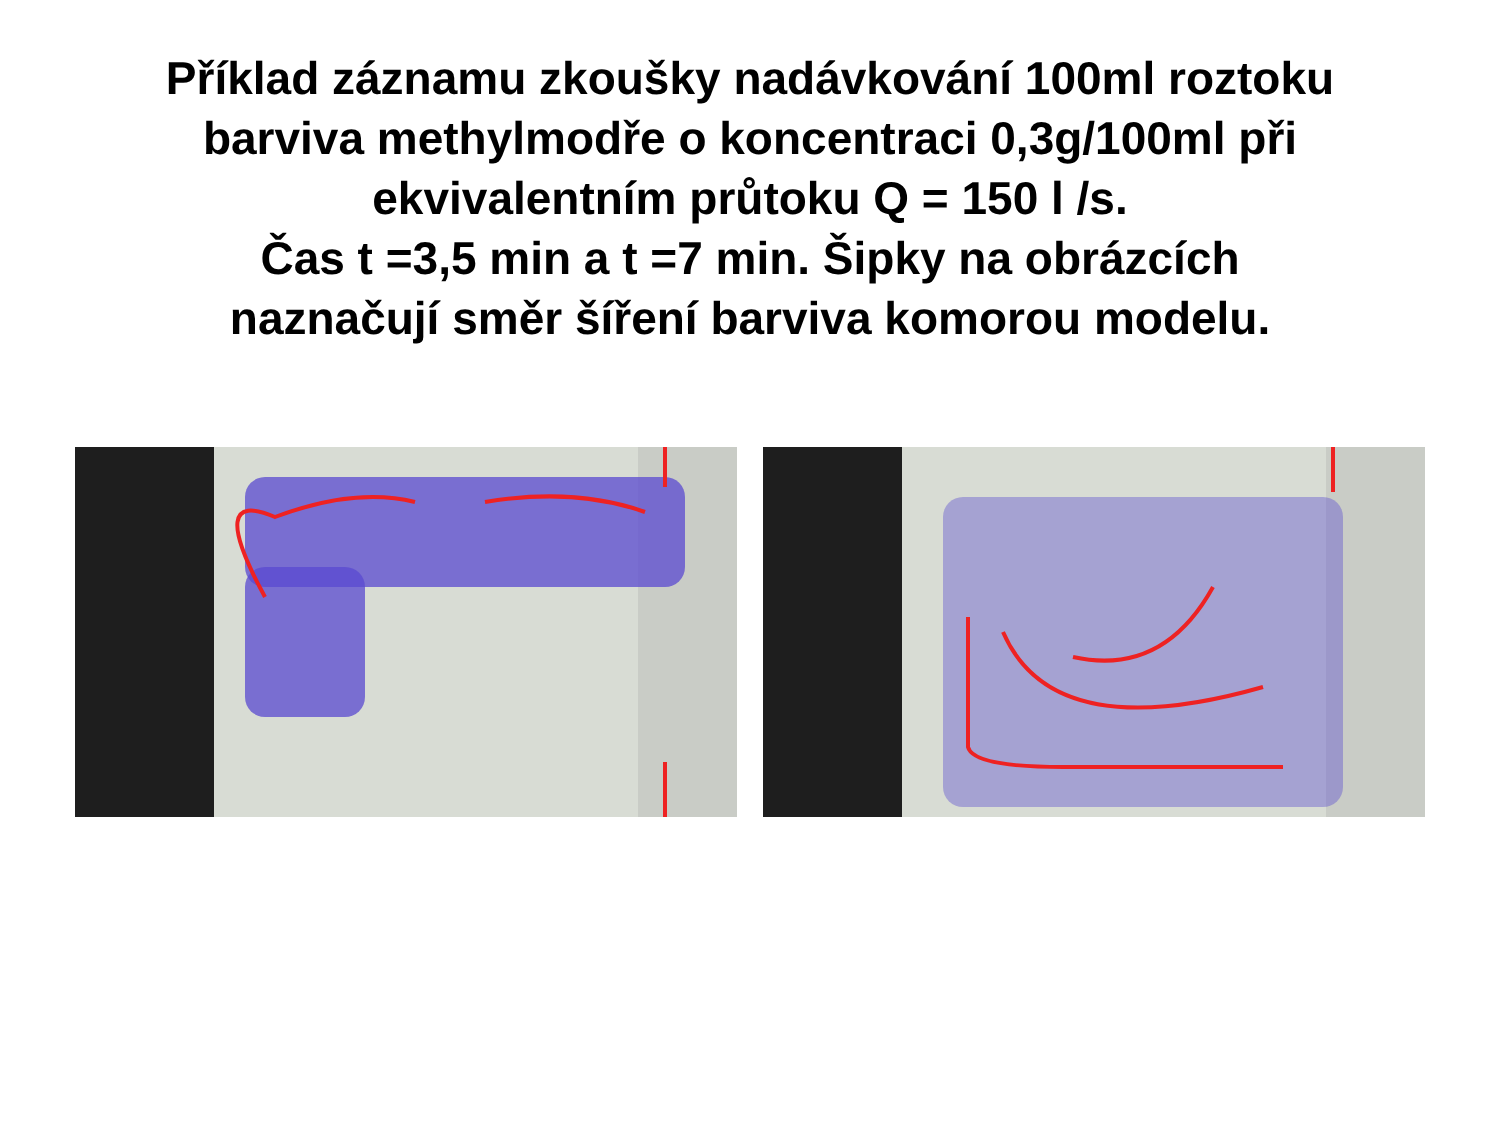Příklad záznamu zkoušky nadávkování 100ml roztoku
barviva methylmodře o koncentraci 0,3g/100ml při
ekvivalentním průtoku Q = 150 l /s.
Čas t =3,5 min a t =7 min. Šipky na obrázcích
naznačují směr šíření barviva komorou modelu.